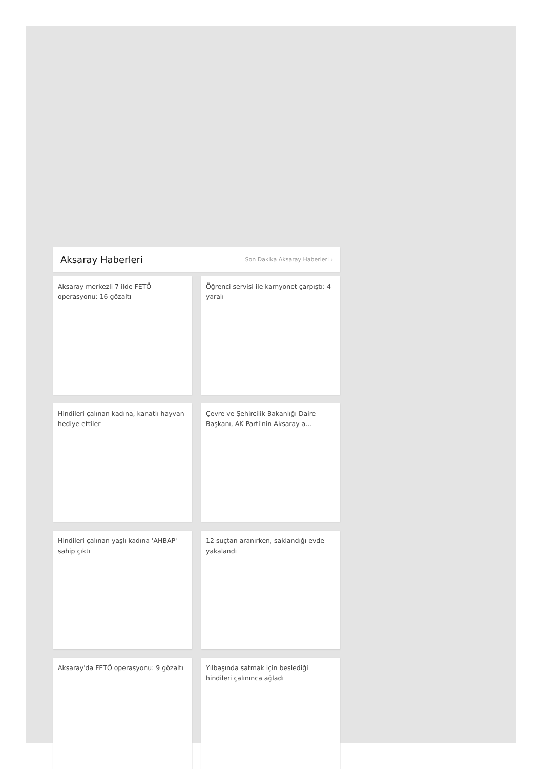Aksaray Haberleri
Son Dakika Aksaray Haberleri ›
Aksaray merkezli 7 ilde FETÖ operasyonu: 16 gözaltı
Öğrenci servisi ile kamyonet çarpıştı: 4 yaralı
Hindileri çalınan kadına, kanatlı hayvan hediye ettiler
Çevre ve Şehircilik Bakanlığı Daire Başkanı, AK Parti'nin Aksaray a...
Hindileri çalınan yaşlı kadına 'AHBAP' sahip çıktı
12 suçtan aranırken, saklandığı evde yakalandı
Aksaray'da FETÖ operasyonu: 9 gözaltı
Yılbaşında satmak için beslediği hindileri çalınınca ağladı